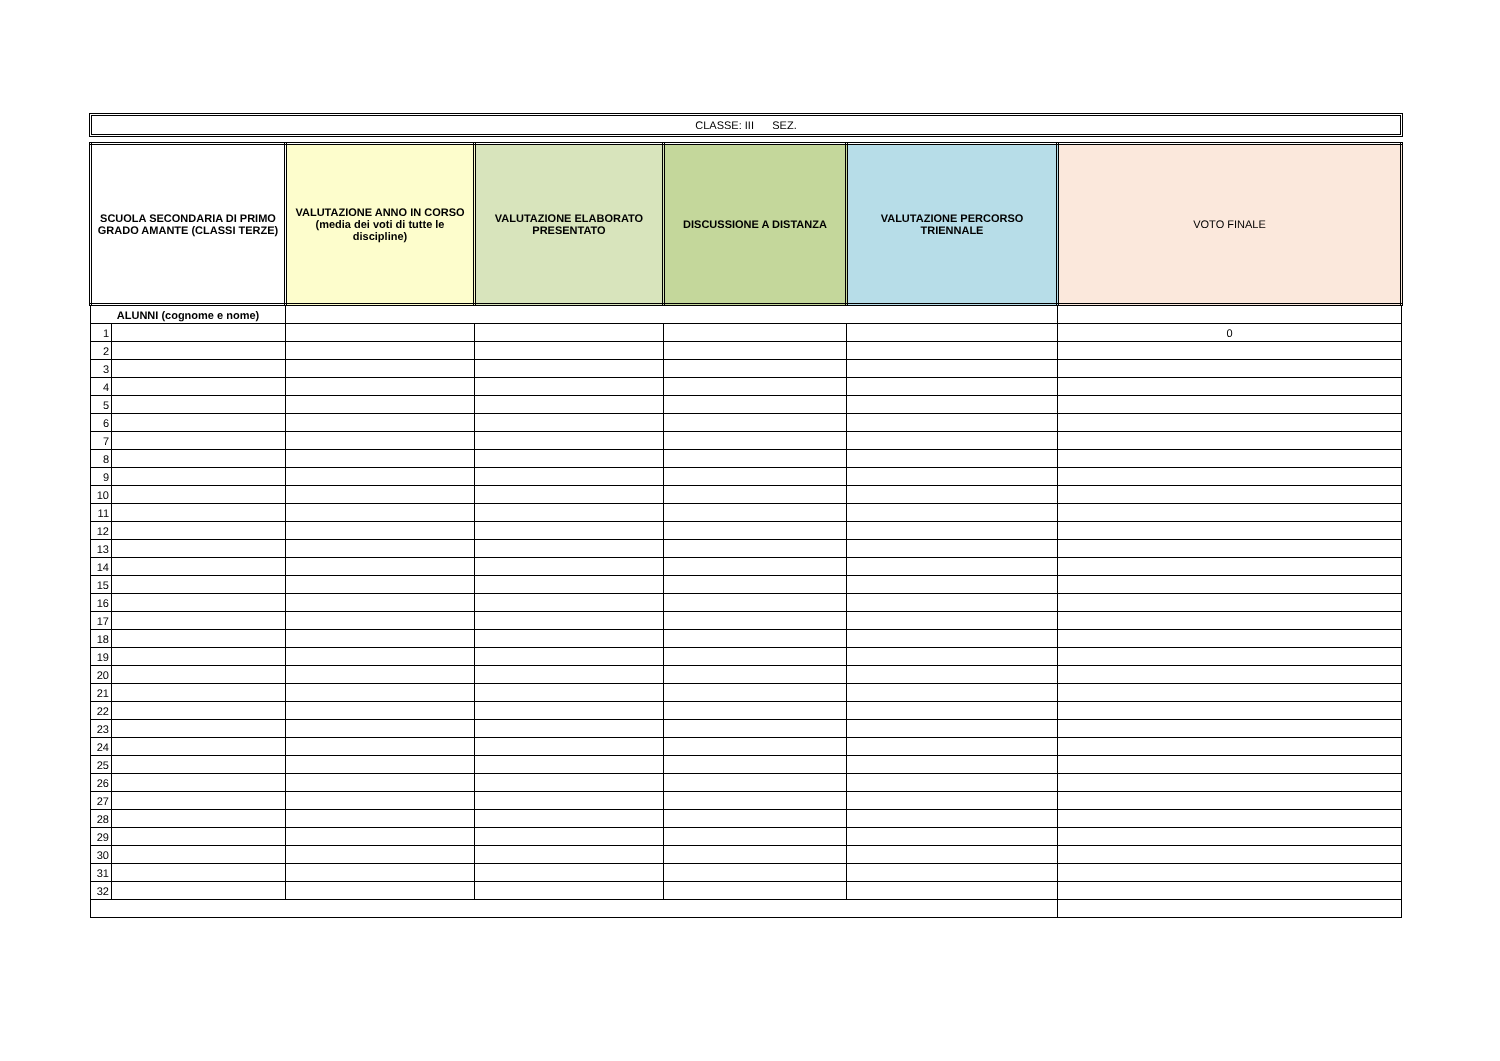CLASSE: III SEZ.
| SCUOLA SECONDARIA DI PRIMO GRADO AMANTE (CLASSI TERZE) | | VALUTAZIONE ANNO IN CORSO (media dei voti di tutte le discipline) | VALUTAZIONE ELABORATO PRESENTATO | DISCUSSIONE A DISTANZA | VALUTAZIONE PERCORSO TRIENNALE | VOTO FINALE |
| --- | --- | --- | --- | --- | --- | --- |
| ALUNNI (cognome e nome) | | | | | | |
| 1 | | | | | | 0 |
| 2 | | | | | | |
| 3 | | | | | | |
| 4 | | | | | | |
| 5 | | | | | | |
| 6 | | | | | | |
| 7 | | | | | | |
| 8 | | | | | | |
| 9 | | | | | | |
| 10 | | | | | | |
| 11 | | | | | | |
| 12 | | | | | | |
| 13 | | | | | | |
| 14 | | | | | | |
| 15 | | | | | | |
| 16 | | | | | | |
| 17 | | | | | | |
| 18 | | | | | | |
| 19 | | | | | | |
| 20 | | | | | | |
| 21 | | | | | | |
| 22 | | | | | | |
| 23 | | | | | | |
| 24 | | | | | | |
| 25 | | | | | | |
| 26 | | | | | | |
| 27 | | | | | | |
| 28 | | | | | | |
| 29 | | | | | | |
| 30 | | | | | | |
| 31 | | | | | | |
| 32 | | | | | | |